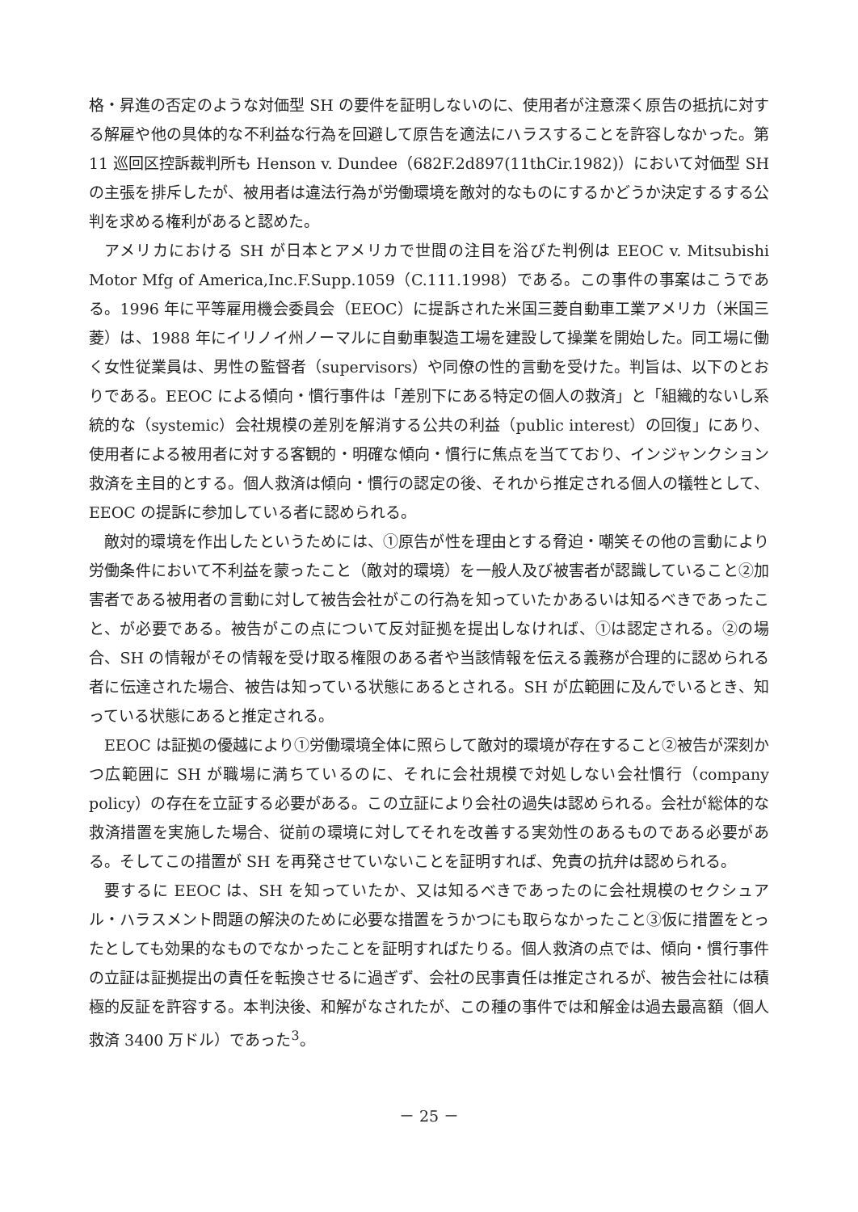格・昇進の否定のような対価型 SH の要件を証明しないのに、使用者が注意深く原告の抵抗に対する解雇や他の具体的な不利益な行為を回避して原告を適法にハラスすることを許容しなかった。第 11 巡回区控訴裁判所も Henson v. Dundee（682F.2d897(11thCir.1982)）において対価型 SH の主張を排斥したが、被用者は違法行為が労働環境を敵対的なものにするかどうか決定するする公判を求める権利があると認めた。
アメリカにおける SH が日本とアメリカで世間の注目を浴びた判例は EEOC v. Mitsubishi Motor Mfg of America,Inc.F.Supp.1059（C.111.1998）である。この事件の事案はこうである。1996 年に平等雇用機会委員会（EEOC）に提訴された米国三菱自動車工業アメリカ（米国三菱）は、1988 年にイリノイ州ノーマルに自動車製造工場を建設して操業を開始した。同工場に働く女性従業員は、男性の監督者（supervisors）や同僚の性的言動を受けた。判旨は、以下のとおりである。EEOC による傾向・慣行事件は「差別下にある特定の個人の救済」と「組織的ないし系統的な（systemic）会社規模の差別を解消する公共の利益（public interest）の回復」にあり、使用者による被用者に対する客観的・明確な傾向・慣行に焦点を当てており、インジャンクション救済を主目的とする。個人救済は傾向・慣行の認定の後、それから推定される個人の犠牲として、EEOC の提訴に参加している者に認められる。
敵対的環境を作出したというためには、①原告が性を理由とする脅迫・嘲笑その他の言動により労働条件において不利益を蒙ったこと（敵対的環境）を一般人及び被害者が認識していること②加害者である被用者の言動に対して被告会社がこの行為を知っていたかあるいは知るべきであったこと、が必要である。被告がこの点について反対証拠を提出しなければ、①は認定される。②の場合、SH の情報がその情報を受け取る権限のある者や当該情報を伝える義務が合理的に認められる者に伝達された場合、被告は知っている状態にあるとされる。SH が広範囲に及んでいるとき、知っている状態にあると推定される。
EEOC は証拠の優越により①労働環境全体に照らして敵対的環境が存在すること②被告が深刻かつ広範囲に SH が職場に満ちているのに、それに会社規模で対処しない会社慣行（company policy）の存在を立証する必要がある。この立証により会社の過失は認められる。会社が総体的な救済措置を実施した場合、従前の環境に対してそれを改善する実効性のあるものである必要がある。そしてこの措置が SH を再発させていないことを証明すれば、免責の抗弁は認められる。
要するに EEOC は、SH を知っていたか、又は知るべきであったのに会社規模のセクシュアル・ハラスメント問題の解決のために必要な措置をうかつにも取らなかったこと③仮に措置をとったとしても効果的なものでなかったことを証明すればたりる。個人救済の点では、傾向・慣行事件の立証は証拠提出の責任を転換させるに過ぎず、会社の民事責任は推定されるが、被告会社には積極的反証を許容する。本判決後、和解がなされたが、この種の事件では和解金は過去最高額（個人救済 3400 万ドル）であった<sup>3</sup>。
－ 25 －